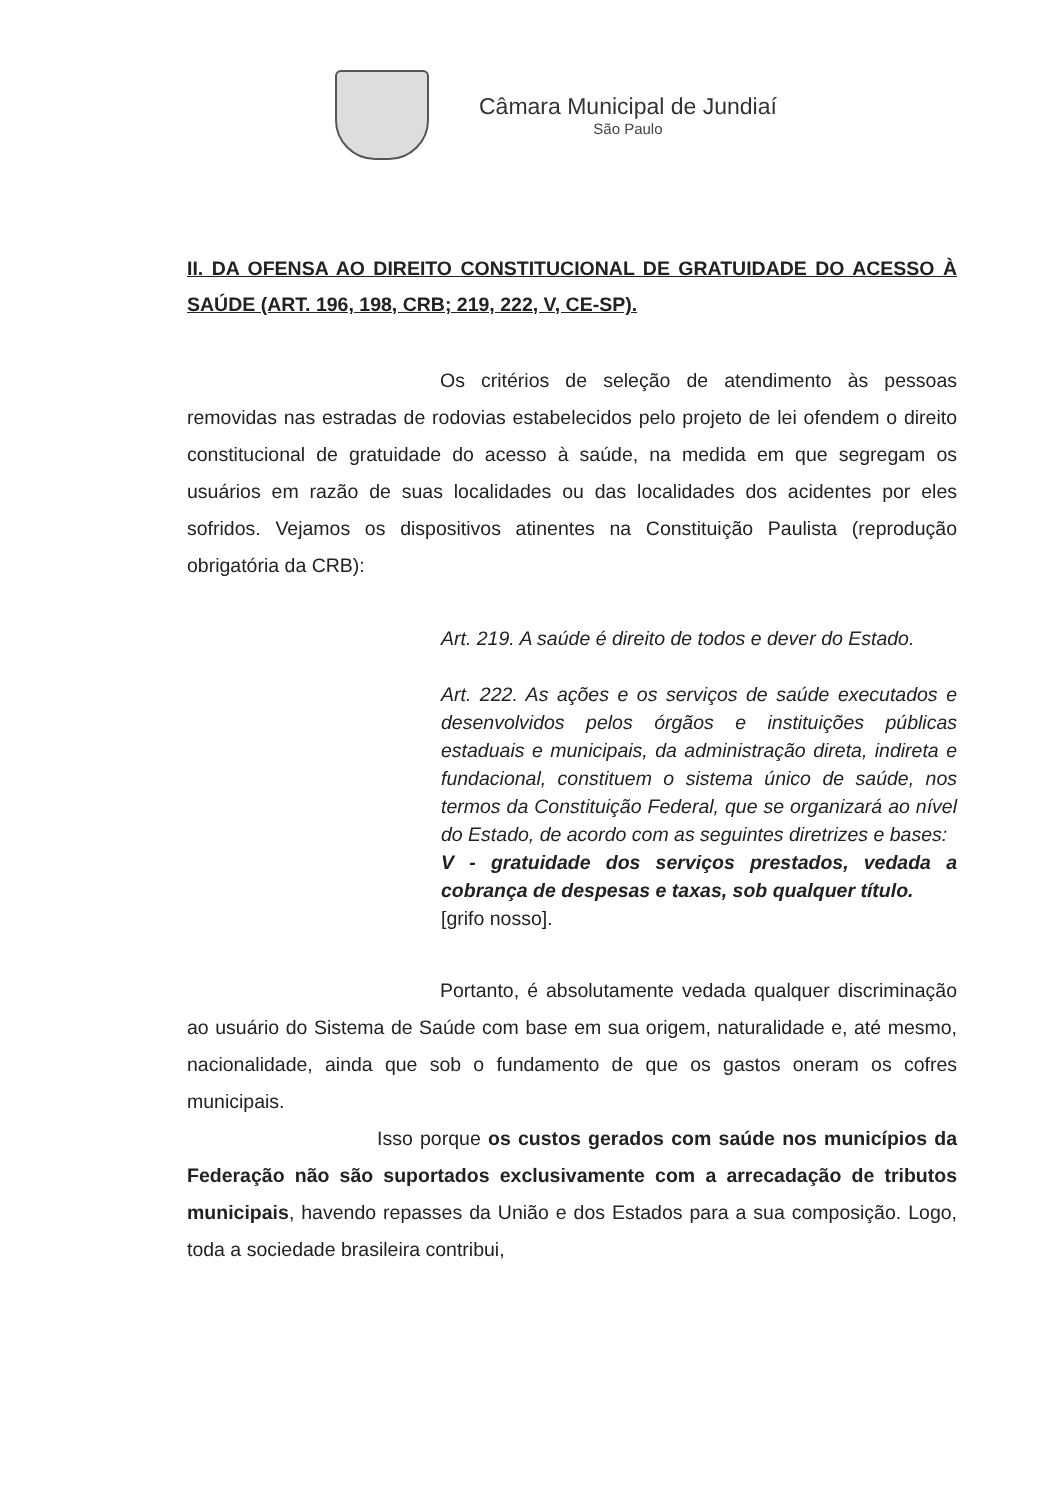Câmara Municipal de Jundiaí
São Paulo
II. DA OFENSA AO DIREITO CONSTITUCIONAL DE GRATUIDADE DO ACESSO À SAÚDE (ART. 196, 198, CRB; 219, 222, V, CE-SP).
Os critérios de seleção de atendimento às pessoas removidas nas estradas de rodovias estabelecidos pelo projeto de lei ofendem o direito constitucional de gratuidade do acesso à saúde, na medida em que segregam os usuários em razão de suas localidades ou das localidades dos acidentes por eles sofridos. Vejamos os dispositivos atinentes na Constituição Paulista (reprodução obrigatória da CRB):
Art. 219. A saúde é direito de todos e dever do Estado.
Art. 222. As ações e os serviços de saúde executados e desenvolvidos pelos órgãos e instituições públicas estaduais e municipais, da administração direta, indireta e fundacional, constituem o sistema único de saúde, nos termos da Constituição Federal, que se organizará ao nível do Estado, de acordo com as seguintes diretrizes e bases:
V - gratuidade dos serviços prestados, vedada a cobrança de despesas e taxas, sob qualquer título.
[grifo nosso].
Portanto, é absolutamente vedada qualquer discriminação ao usuário do Sistema de Saúde com base em sua origem, naturalidade e, até mesmo, nacionalidade, ainda que sob o fundamento de que os gastos oneram os cofres municipais.
Isso porque os custos gerados com saúde nos municípios da Federação não são suportados exclusivamente com a arrecadação de tributos municipais, havendo repasses da União e dos Estados para a sua composição. Logo, toda a sociedade brasileira contribui,